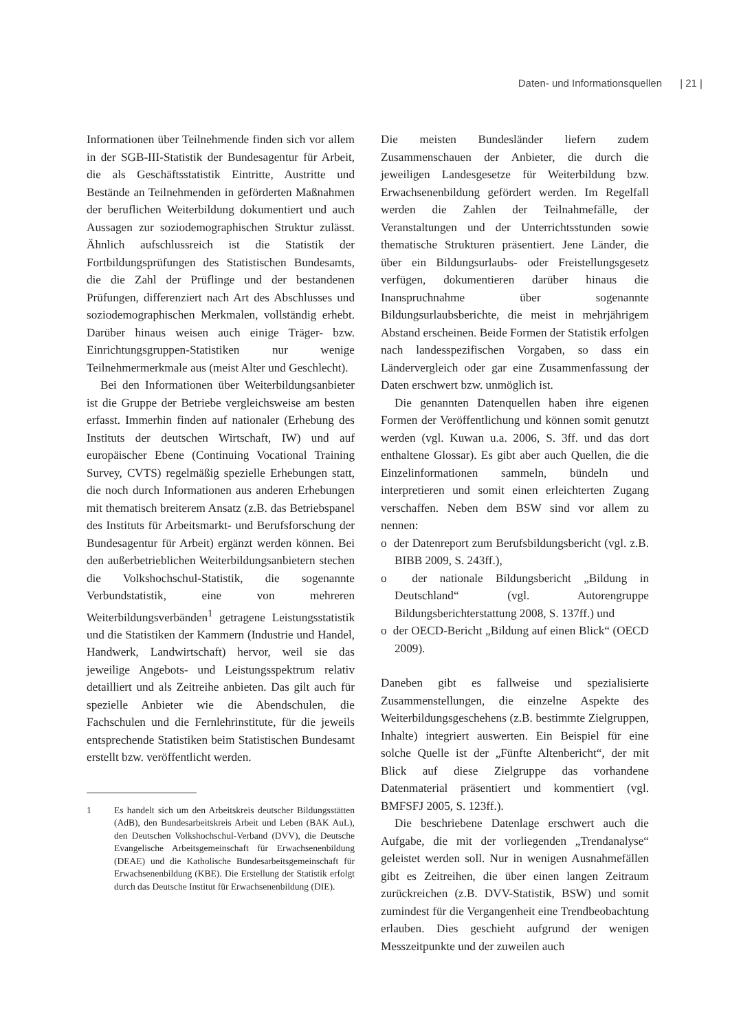Daten- und Informationsquellen | 21 |
Informationen über Teilnehmende finden sich vor allem in der SGB-III-Statistik der Bundesagentur für Arbeit, die als Geschäftsstatistik Eintritte, Austritte und Bestände an Teilnehmenden in geförderten Maßnahmen der beruflichen Weiterbildung dokumentiert und auch Aussagen zur soziodemographischen Struktur zulässt. Ähnlich aufschlussreich ist die Statistik der Fortbildungsprüfungen des Statistischen Bundesamts, die die Zahl der Prüflinge und der bestandenen Prüfungen, differenziert nach Art des Abschlusses und soziodemographischen Merkmalen, vollständig erhebt. Darüber hinaus weisen auch einige Träger- bzw. Einrichtungsgruppen-Statistiken nur wenige Teilnehmermerkmale aus (meist Alter und Geschlecht).
Bei den Informationen über Weiterbildungsanbieter ist die Gruppe der Betriebe vergleichsweise am besten erfasst. Immerhin finden auf nationaler (Erhebung des Instituts der deutschen Wirtschaft, IW) und auf europäischer Ebene (Continuing Vocational Training Survey, CVTS) regelmäßig spezielle Erhebungen statt, die noch durch Informationen aus anderen Erhebungen mit thematisch breiterem Ansatz (z.B. das Betriebspanel des Instituts für Arbeitsmarkt- und Berufsforschung der Bundesagentur für Arbeit) ergänzt werden können. Bei den außerbetrieblichen Weiterbildungsanbietern stechen die Volkshochschul-Statistik, die sogenannte Verbundstatistik, eine von mehreren Weiterbildungsverbänden<sup>1</sup> getragene Leistungsstatistik und die Statistiken der Kammern (Industrie und Handel, Handwerk, Landwirtschaft) hervor, weil sie das jeweilige Angebots- und Leistungsspektrum relativ detailliert und als Zeitreihe anbieten. Das gilt auch für spezielle Anbieter wie die Abendschulen, die Fachschulen und die Fernlehrinstitute, für die jeweils entsprechende Statistiken beim Statistischen Bundesamt erstellt bzw. veröffentlicht werden.
1 Es handelt sich um den Arbeitskreis deutscher Bildungsstätten (AdB), den Bundesarbeitskreis Arbeit und Leben (BAK AuL), den Deutschen Volkshochschul-Verband (DVV), die Deutsche Evangelische Arbeitsgemeinschaft für Erwachsenenbildung (DEAE) und die Katholische Bundesarbeitsgemeinschaft für Erwachsenenbildung (KBE). Die Erstellung der Statistik erfolgt durch das Deutsche Institut für Erwachsenenbildung (DIE).
Die meisten Bundesländer liefern zudem Zusammenschauen der Anbieter, die durch die jeweiligen Landesgesetze für Weiterbildung bzw. Erwachsenenbildung gefördert werden. Im Regelfall werden die Zahlen der Teilnahmefälle, der Veranstaltungen und der Unterrichtsstunden sowie thematische Strukturen präsentiert. Jene Länder, die über ein Bildungsurlaubs- oder Freistellungsgesetz verfügen, dokumentieren darüber hinaus die Inanspruchnahme über sogenannte Bildungsurlaubsberichte, die meist in mehrjährigem Abstand erscheinen. Beide Formen der Statistik erfolgen nach landesspezifischen Vorgaben, so dass ein Ländervergleich oder gar eine Zusammenfassung der Daten erschwert bzw. unmöglich ist.
Die genannten Datenquellen haben ihre eigenen Formen der Veröffentlichung und können somit genutzt werden (vgl. Kuwan u.a. 2006, S. 3ff. und das dort enthaltene Glossar). Es gibt aber auch Quellen, die die Einzelinformationen sammeln, bündeln und interpretieren und somit einen erleichterten Zugang verschaffen. Neben dem BSW sind vor allem zu nennen:
o der Datenreport zum Berufsbildungsbericht (vgl. z.B. BIBB 2009, S. 243ff.),
o der nationale Bildungsbericht „Bildung in Deutschland“ (vgl. Autorengruppe Bildungsberichterstattung 2008, S. 137ff.) und
o der OECD-Bericht „Bildung auf einen Blick“ (OECD 2009).
Daneben gibt es fallweise und spezialisierte Zusammenstellungen, die einzelne Aspekte des Weiterbildungsgeschehens (z.B. bestimmte Zielgruppen, Inhalte) integriert auswerten. Ein Beispiel für eine solche Quelle ist der „Fünfte Altenbericht“, der mit Blick auf diese Zielgruppe das vorhandene Datenmaterial präsentiert und kommentiert (vgl. BMFSFJ 2005, S. 123ff.).
Die beschriebene Datenlage erschwert auch die Aufgabe, die mit der vorliegenden „Trendanalyse“ geleistet werden soll. Nur in wenigen Ausnahmefällen gibt es Zeitreihen, die über einen langen Zeitraum zurückreichen (z.B. DVV-Statistik, BSW) und somit zumindest für die Vergangenheit eine Trendbeobachtung erlauben. Dies geschieht aufgrund der wenigen Messzeitpunkte und der zuweilen auch